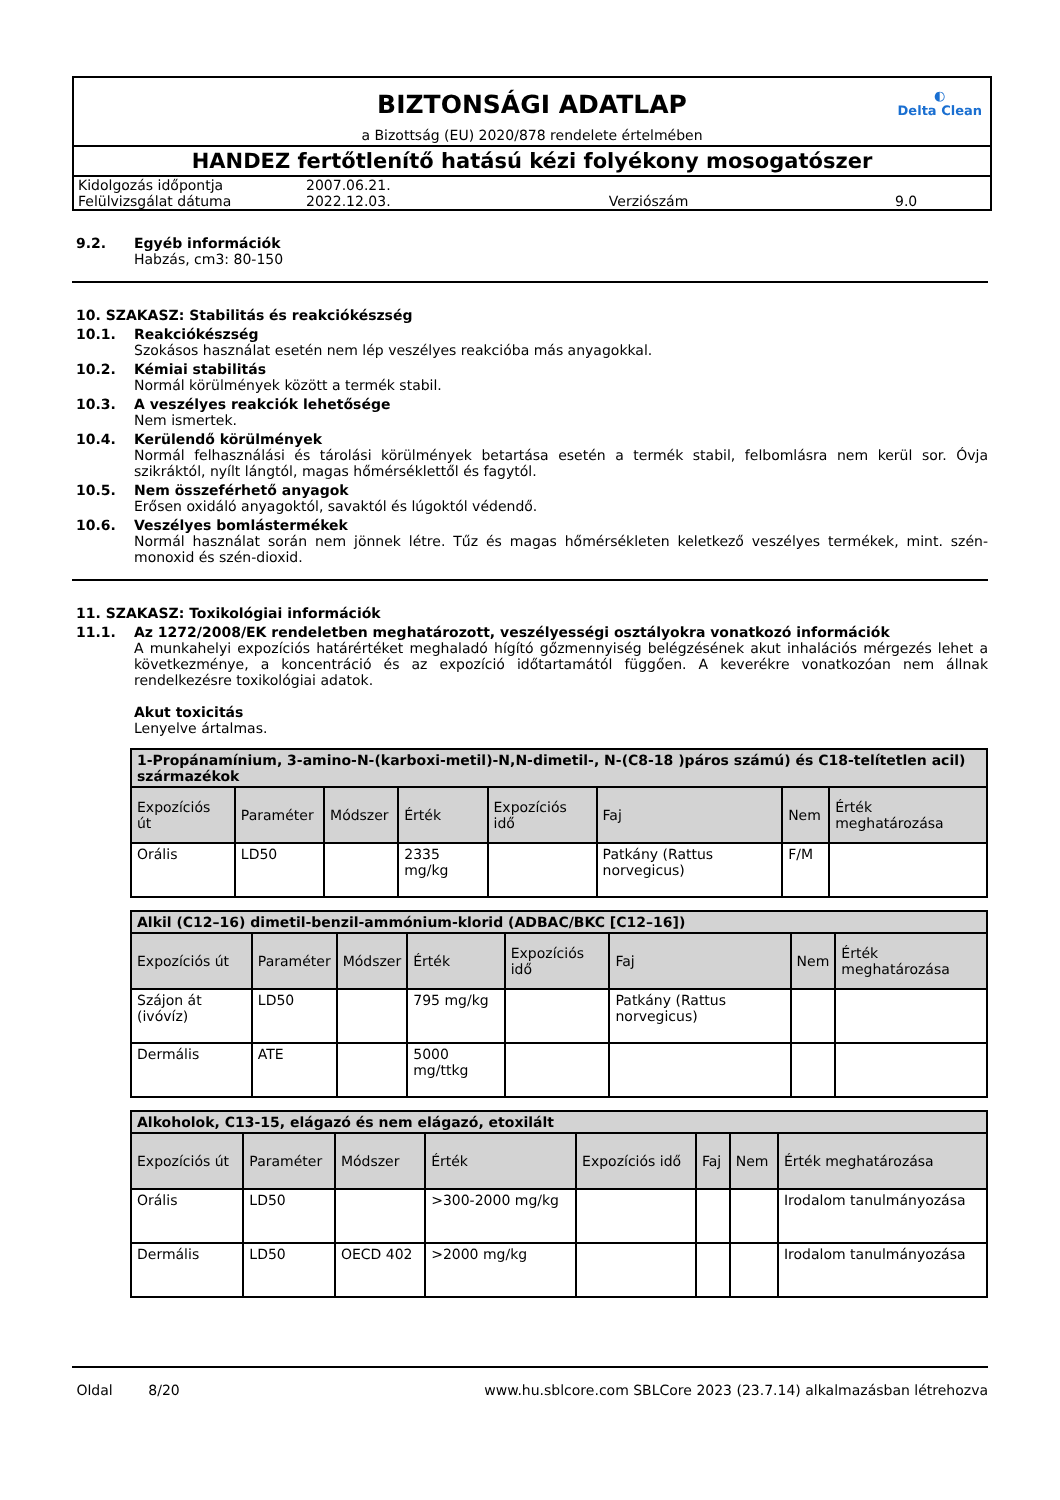◐
Delta Clean
BIZTONSÁGI ADATLAP
a Bizottság (EU) 2020/878 rendelete értelmében
HANDEZ fertőtlenítő hatású kézi folyékony mosogatószer
| Kidolgozás időpontja | 2007.06.21. | | |
| Felülvizsgálat dátuma | 2022.12.03. | Verziószám | 9.0 |
9.2. Egyéb információk
Habzás, cm3: 80-150
10. SZAKASZ: Stabilitás és reakciókészség
10.1. Reakciókészség
Szokásos használat esetén nem lép veszélyes reakcióba más anyagokkal.
10.2. Kémiai stabilitás
Normál körülmények között a termék stabil.
10.3. A veszélyes reakciók lehetősége
Nem ismertek.
10.4. Kerülendő körülmények
Normál felhasználási és tárolási körülmények betartása esetén a termék stabil, felbomlásra nem kerül sor. Óvja szikráktól, nyílt lángtól, magas hőmérséklettől és fagytól.
10.5. Nem összeférhető anyagok
Erősen oxidáló anyagoktól, savaktól és lúgoktól védendő.
10.6. Veszélyes bomlástermékek
Normál használat során nem jönnek létre. Tűz és magas hőmérsékleten keletkező veszélyes termékek, mint. szén-monoxid és szén-dioxid.
11. SZAKASZ: Toxikológiai információk
11.1. Az 1272/2008/EK rendeletben meghatározott, veszélyességi osztályokra vonatkozó információk
A munkahelyi expozíciós határértéket meghaladó hígító gőzmennyiség belégzésének akut inhalációs mérgezés lehet a következménye, a koncentráció és az expozíció időtartamától függően. A keverékre vonatkozóan nem állnak rendelkezésre toxikológiai adatok.
Akut toxicitás
Lenyelve ártalmas.
| 1-Propánamínium, 3-amino-N-(karboxi-metil)-N,N-dimetil-, N-(C8-18 )páros számú) és C18-telítetlen acil) származékok | | | | | | | |
| --- | --- | --- | --- | --- | --- | --- | --- |
| Expozíciós út | Paraméter | Módszer | Érték | Expozíciós idő | Faj | Nem | Érték meghatározása |
| Orális | LD50 | | 2335 mg/kg | | Patkány (Rattus norvegicus) | F/M | |
| Alkil (C12–16) dimetil-benzil-ammónium-klorid (ADBAC/BKC [C12–16]) | | | | | | | |
| --- | --- | --- | --- | --- | --- | --- | --- |
| Expozíciós út | Paraméter | Módszer | Érték | Expozíciós idő | Faj | Nem | Érték meghatározása |
| Szájon át (ivóvíz) | LD50 | | 795 mg/kg | | Patkány (Rattus norvegicus) | | |
| Dermális | ATE | | 5000 mg/ttkg | | | | |
| Alkoholok, C13-15, elágazó és nem elágazó, etoxilált | | | | | | | |
| --- | --- | --- | --- | --- | --- | --- | --- |
| Expozíciós út | Paraméter | Módszer | Érték | Expozíciós idő | Faj | Nem | Érték meghatározása |
| Orális | LD50 | | >300-2000 mg/kg | | | | Irodalom tanulmányozása |
| Dermális | LD50 | OECD 402 | >2000 mg/kg | | | | Irodalom tanulmányozása |
Oldal 8/20 www.hu.sblcore.com SBLCore 2023 (23.7.14) alkalmazásban létrehozva